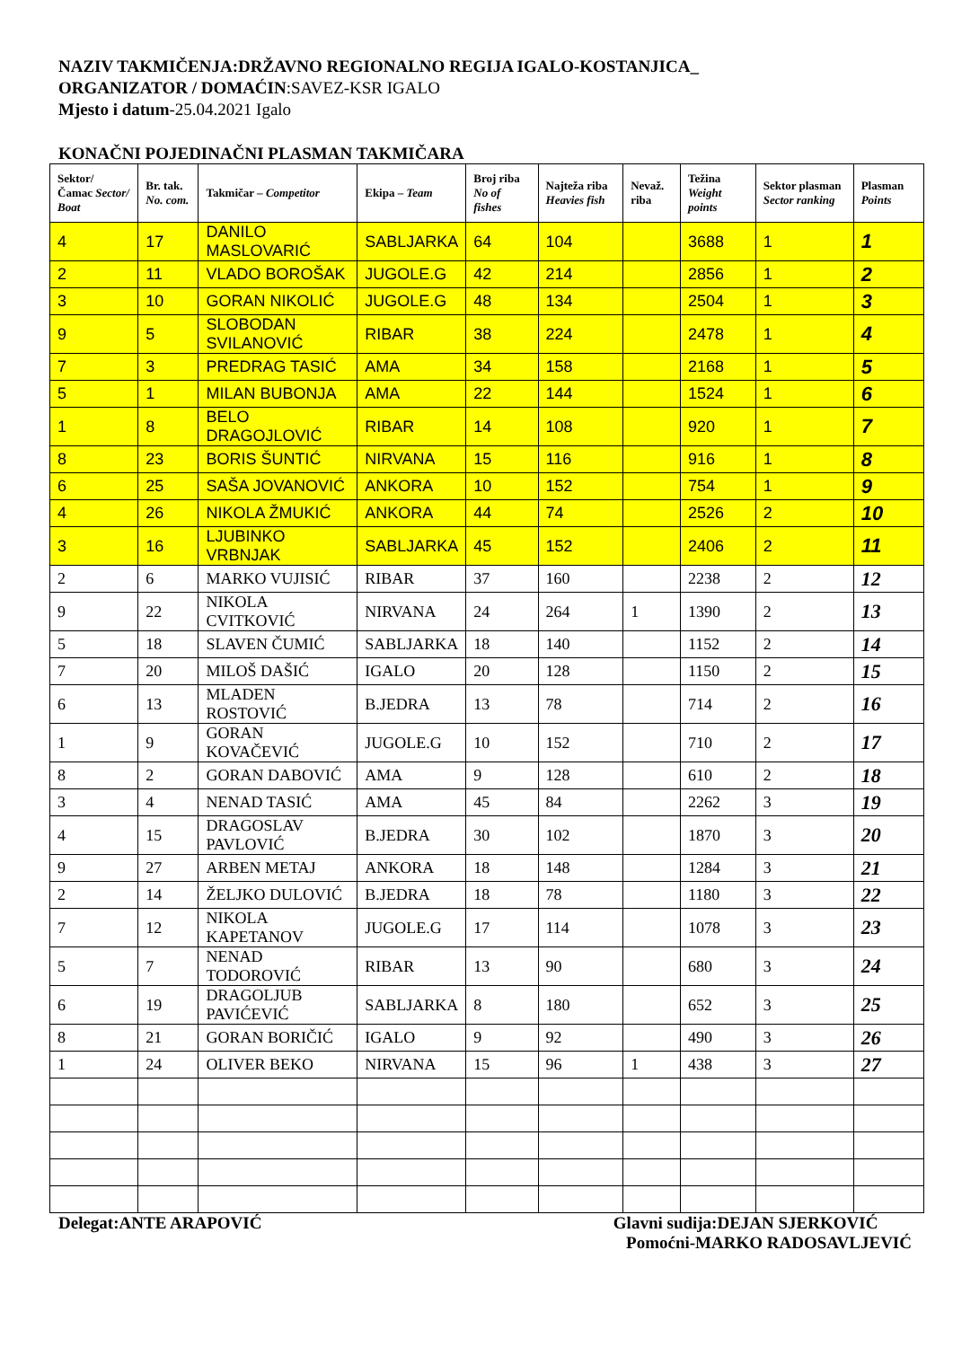NAZIV TAKMIČENJA:DRŽAVNO REGIONALNO REGIJA IGALO-KOSTANJICA_
ORGANIZATOR / DOMAĆIN:SAVEZ-KSR IGALO
Mjesto i datum-25.04.2021 Igalo
KONAČNI POJEDINAČNI PLASMAN TAKMIČARA
| Sektor/ Čamac Sector/ Boat | Br. tak. No. com. | Takmičar – Competitor | Ekipa – Team | Broj riba No of fishes | Najteža riba Heavies fish | Nevaž. riba | Težina Weight points | Sektor plasman Sector ranking | Plasman Points |
| --- | --- | --- | --- | --- | --- | --- | --- | --- | --- |
| 4 | 17 | DANILO MASLOVARIĆ | SABLJARKA | 64 | 104 | | 3688 | 1 | 1 |
| 2 | 11 | VLADO BOROŠAK | JUGOLE.G | 42 | 214 | | 2856 | 1 | 2 |
| 3 | 10 | GORAN NIKOLIĆ | JUGOLE.G | 48 | 134 | | 2504 | 1 | 3 |
| 9 | 5 | SLOBODAN SVILANOVIĆ | RIBAR | 38 | 224 | | 2478 | 1 | 4 |
| 7 | 3 | PREDRAG TASIĆ | AMA | 34 | 158 | | 2168 | 1 | 5 |
| 5 | 1 | MILAN BUBONJA | AMA | 22 | 144 | | 1524 | 1 | 6 |
| 1 | 8 | BELO DRAGOJLOVIĆ | RIBAR | 14 | 108 | | 920 | 1 | 7 |
| 8 | 23 | BORIS ŠUNTIĆ | NIRVANA | 15 | 116 | | 916 | 1 | 8 |
| 6 | 25 | SAŠA JOVANOVIĆ | ANKORA | 10 | 152 | | 754 | 1 | 9 |
| 4 | 26 | NIKOLA ŽMUKIĆ | ANKORA | 44 | 74 | | 2526 | 2 | 10 |
| 3 | 16 | LJUBINKO VRBNJAK | SABLJARKA | 45 | 152 | | 2406 | 2 | 11 |
| 2 | 6 | MARKO VUJISIĆ | RIBAR | 37 | 160 | | 2238 | 2 | 12 |
| 9 | 22 | NIKOLA CVITKOVIĆ | NIRVANA | 24 | 264 | 1 | 1390 | 2 | 13 |
| 5 | 18 | SLAVEN ČUMIĆ | SABLJARKA | 18 | 140 | | 1152 | 2 | 14 |
| 7 | 20 | MILOŠ DAŠIĆ | IGALO | 20 | 128 | | 1150 | 2 | 15 |
| 6 | 13 | MLADEN ROSTOVIĆ | B.JEDRA | 13 | 78 | | 714 | 2 | 16 |
| 1 | 9 | GORAN KOVAČEVIĆ | JUGOLE.G | 10 | 152 | | 710 | 2 | 17 |
| 8 | 2 | GORAN DABOVIĆ | AMA | 9 | 128 | | 610 | 2 | 18 |
| 3 | 4 | NENAD TASIĆ | AMA | 45 | 84 | | 2262 | 3 | 19 |
| 4 | 15 | DRAGOSLAV PAVLOVIĆ | B.JEDRA | 30 | 102 | | 1870 | 3 | 20 |
| 9 | 27 | ARBEN METAJ | ANKORA | 18 | 148 | | 1284 | 3 | 21 |
| 2 | 14 | ŽELJKO DULOVIĆ | B.JEDRA | 18 | 78 | | 1180 | 3 | 22 |
| 7 | 12 | NIKOLA KAPETANOV | JUGOLE.G | 17 | 114 | | 1078 | 3 | 23 |
| 5 | 7 | NENAD TODOROVIĆ | RIBAR | 13 | 90 | | 680 | 3 | 24 |
| 6 | 19 | DRAGOLJUB PAVIĆEVIĆ | SABLJARKA | 8 | 180 | | 652 | 3 | 25 |
| 8 | 21 | GORAN BORIČIĆ | IGALO | 9 | 92 | | 490 | 3 | 26 |
| 1 | 24 | OLIVER BEKO | NIRVANA | 15 | 96 | 1 | 438 | 3 | 27 |
Delegat:ANTE ARAPOVIĆ Glavni sudija:DEJAN SJERKOVIĆ
Pomoćni-MARKO RADOSAVLJEVIĆ